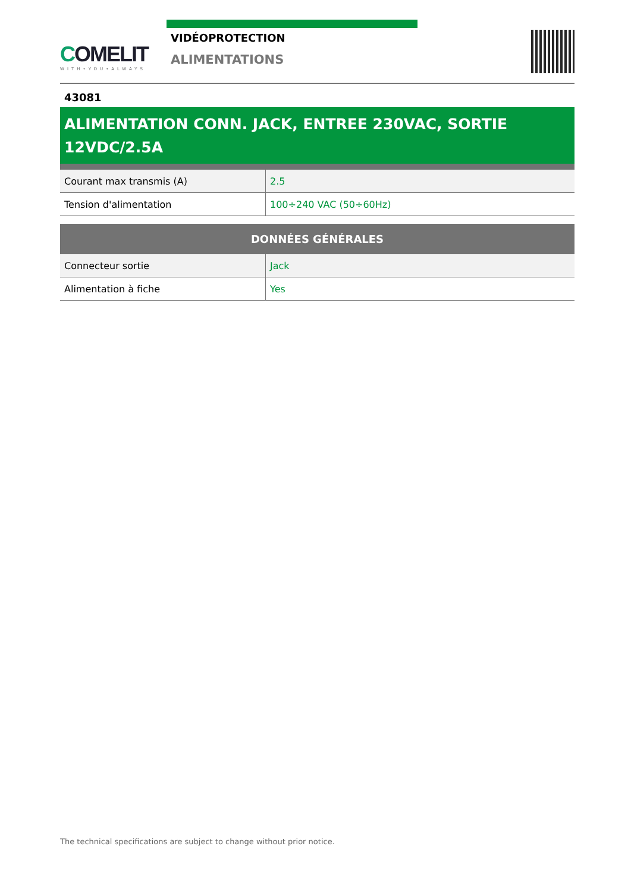COMELIT
WITH•YOU•ALWAYS
VIDÉOPROTECTION
ALIMENTATIONS
43081
ALIMENTATION CONN. JACK, ENTREE 230VAC, SORTIE 12VDC/2.5A
| Courant max transmis (A) | 2.5 |
| Tension d'alimentation | 100÷240 VAC (50÷60Hz) |
| DONNÉES GÉNÉRALES | |
| --- | --- |
| Connecteur sortie | Jack |
| Alimentation à fiche | Yes |
The technical specifications are subject to change without prior notice.